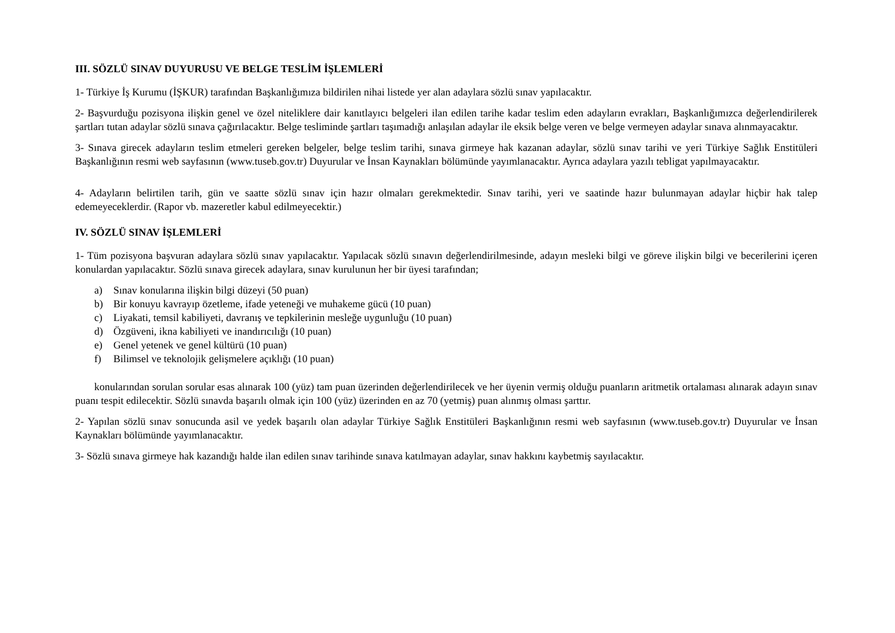III. SÖZLÜ SINAV DUYURUSU VE BELGE TESLİM İŞLEMLERİ
1- Türkiye İş Kurumu (İŞKUR) tarafından Başkanlığımıza bildirilen nihai listede yer alan adaylara sözlü sınav yapılacaktır.
2- Başvurduğu pozisyona ilişkin genel ve özel niteliklere dair kanıtlayıcı belgeleri ilan edilen tarihe kadar teslim eden adayların evrakları, Başkanlığımızca değerlendirilerek şartları tutan adaylar sözlü sınava çağırılacaktır. Belge tesliminde şartları taşımadığı anlaşılan adaylar ile eksik belge veren ve belge vermeyen adaylar sınava alınmayacaktır.
3- Sınava girecek adayların teslim etmeleri gereken belgeler, belge teslim tarihi, sınava girmeye hak kazanan adaylar, sözlü sınav tarihi ve yeri Türkiye Sağlık Enstitüleri Başkanlığının resmi web sayfasının (www.tuseb.gov.tr) Duyurular ve İnsan Kaynakları bölümünde yayımlanacaktır. Ayrıca adaylara yazılı tebligat yapılmayacaktır.
4- Adayların belirtilen tarih, gün ve saatte sözlü sınav için hazır olmaları gerekmektedir. Sınav tarihi, yeri ve saatinde hazır bulunmayan adaylar hiçbir hak talep edemeyeceklerdir. (Rapor vb. mazeretler kabul edilmeyecektir.)
IV. SÖZLÜ SINAV İŞLEMLERİ
1- Tüm pozisyona başvuran adaylara sözlü sınav yapılacaktır. Yapılacak sözlü sınavın değerlendirilmesinde, adayın mesleki bilgi ve göreve ilişkin bilgi ve becerilerini içeren konulardan yapılacaktır. Sözlü sınava girecek adaylara, sınav kurulunun her bir üyesi tarafından;
a) Sınav konularına ilişkin bilgi düzeyi (50 puan)
b) Bir konuyu kavrayıp özetleme, ifade yeteneği ve muhakeme gücü (10 puan)
c) Liyakati, temsil kabiliyeti, davranış ve tepkilerinin mesleğe uygunluğu (10 puan)
d) Özgüveni, ikna kabiliyeti ve inandırıcılığı (10 puan)
e) Genel yetenek ve genel kültürü (10 puan)
f) Bilimsel ve teknolojik gelişmelere açıklığı (10 puan)
konularından sorulan sorular esas alınarak 100 (yüz) tam puan üzerinden değerlendirilecek ve her üyenin vermiş olduğu puanların aritmetik ortalaması alınarak adayın sınav puanı tespit edilecektir. Sözlü sınavda başarılı olmak için 100 (yüz) üzerinden en az 70 (yetmiş) puan alınmış olması şarttır.
2- Yapılan sözlü sınav sonucunda asil ve yedek başarılı olan adaylar Türkiye Sağlık Enstitüleri Başkanlığının resmi web sayfasının (www.tuseb.gov.tr) Duyurular ve İnsan Kaynakları bölümünde yayımlanacaktır.
3- Sözlü sınava girmeye hak kazandığı halde ilan edilen sınav tarihinde sınava katılmayan adaylar, sınav hakkını kaybetmiş sayılacaktır.